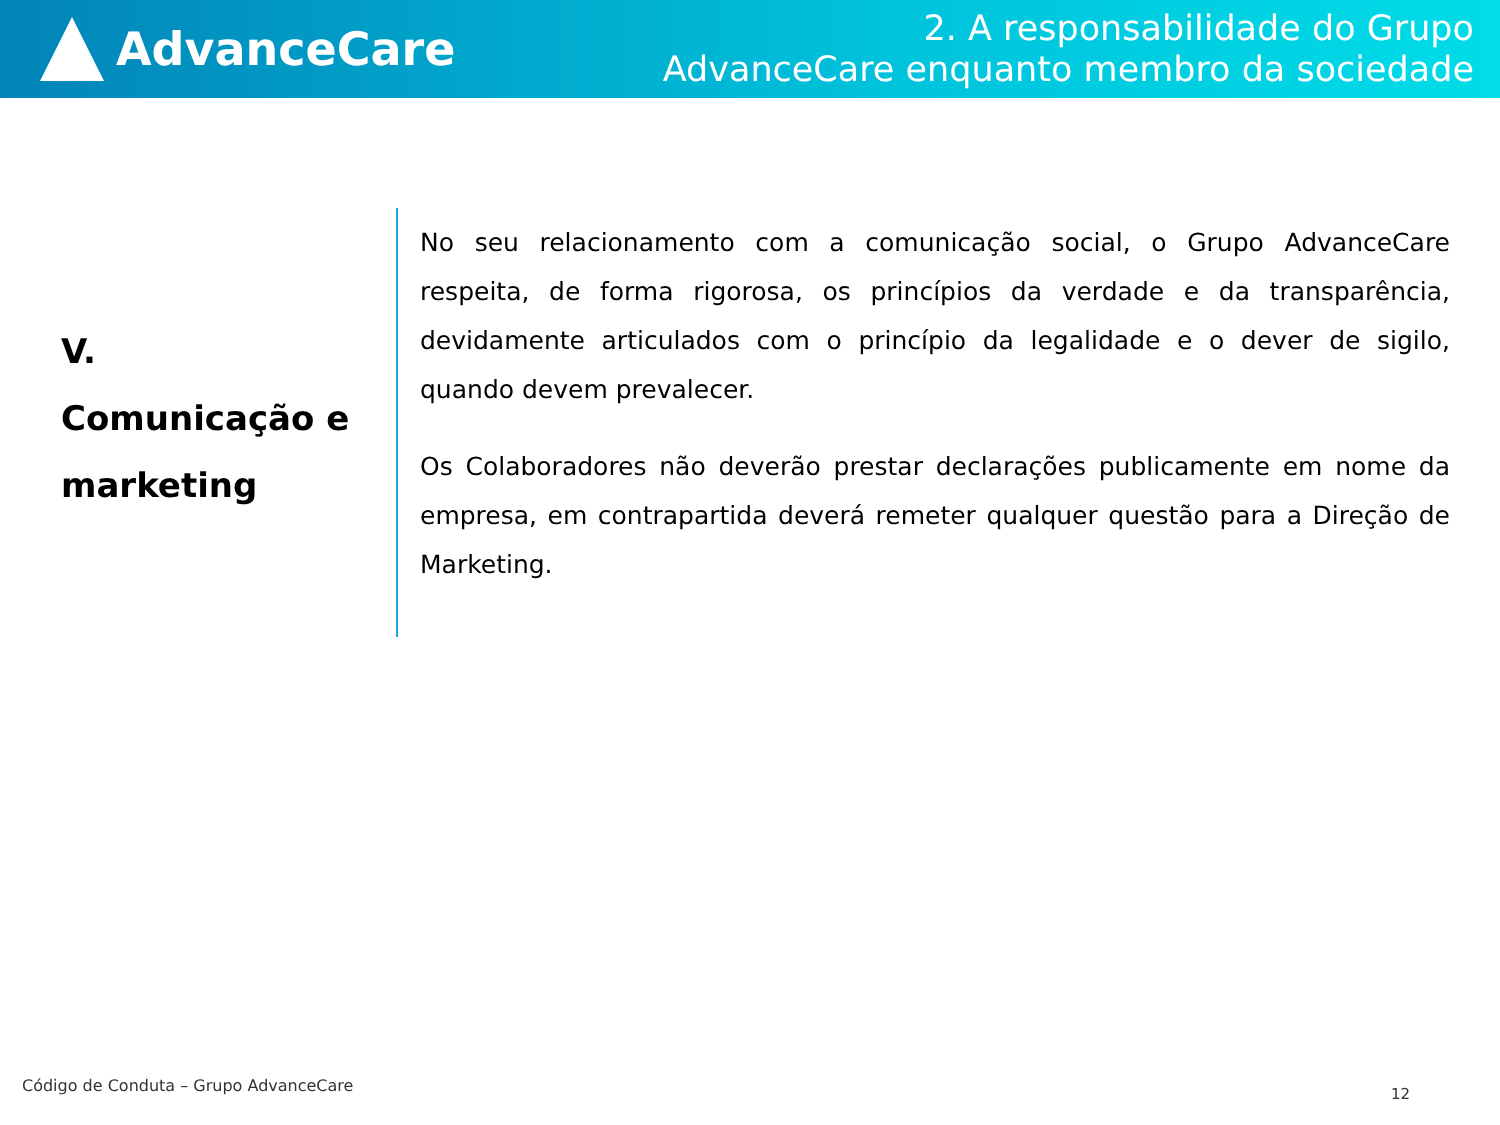AdvanceCare
2. A responsabilidade do Grupo
AdvanceCare enquanto membro da sociedade
V.
Comunicação e marketing
No seu relacionamento com a comunicação social, o Grupo AdvanceCare respeita, de forma rigorosa, os princípios da verdade e da transparência, devidamente articulados com o princípio da legalidade e o dever de sigilo, quando devem prevalecer.
Os Colaboradores não deverão prestar declarações publicamente em nome da empresa, em contrapartida deverá remeter qualquer questão para a Direção de Marketing.
Código de Conduta – Grupo AdvanceCare
12